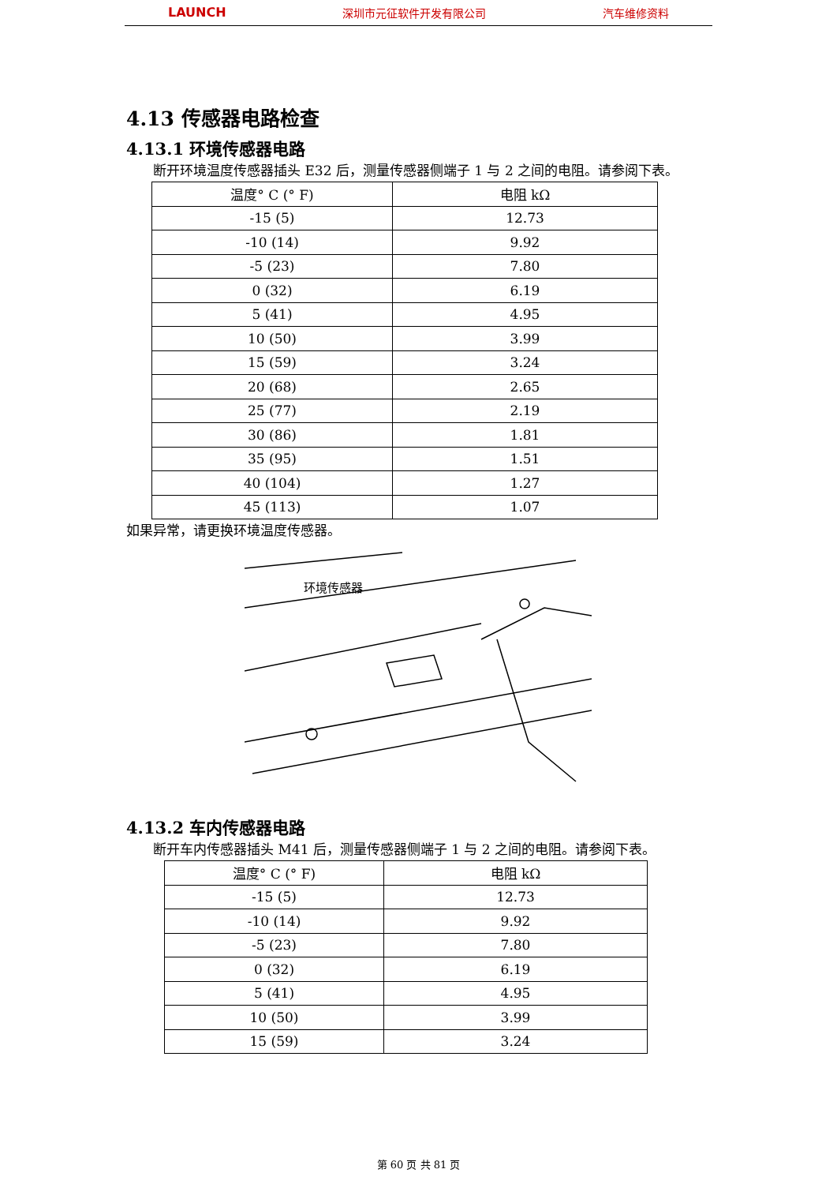LAUNCH 深圳市元征软件开发有限公司 汽车维修资料
4.13 传感器电路检查
4.13.1 环境传感器电路
　　断开环境温度传感器插头 E32 后，测量传感器侧端子 1 与 2 之间的电阻。请参阅下表。
| 温度° C (° F) | 电阻 kΩ |
| -15 (5) | 12.73 |
| -10 (14) | 9.92 |
| -5 (23) | 7.80 |
| 0 (32) | 6.19 |
| 5 (41) | 4.95 |
| 10 (50) | 3.99 |
| 15 (59) | 3.24 |
| 20 (68) | 2.65 |
| 25 (77) | 2.19 |
| 30 (86) | 1.81 |
| 35 (95) | 1.51 |
| 40 (104) | 1.27 |
| 45 (113) | 1.07 |
如果异常，请更换环境温度传感器。
环境传感器
4.13.2 车内传感器电路
　　断开车内传感器插头 M41 后，测量传感器侧端子 1 与 2 之间的电阻。请参阅下表。
| 温度° C (° F) | 电阻 kΩ |
| -15 (5) | 12.73 |
| -10 (14) | 9.92 |
| -5 (23) | 7.80 |
| 0 (32) | 6.19 |
| 5 (41) | 4.95 |
| 10 (50) | 3.99 |
| 15 (59) | 3.24 |
第 60 页 共 81 页